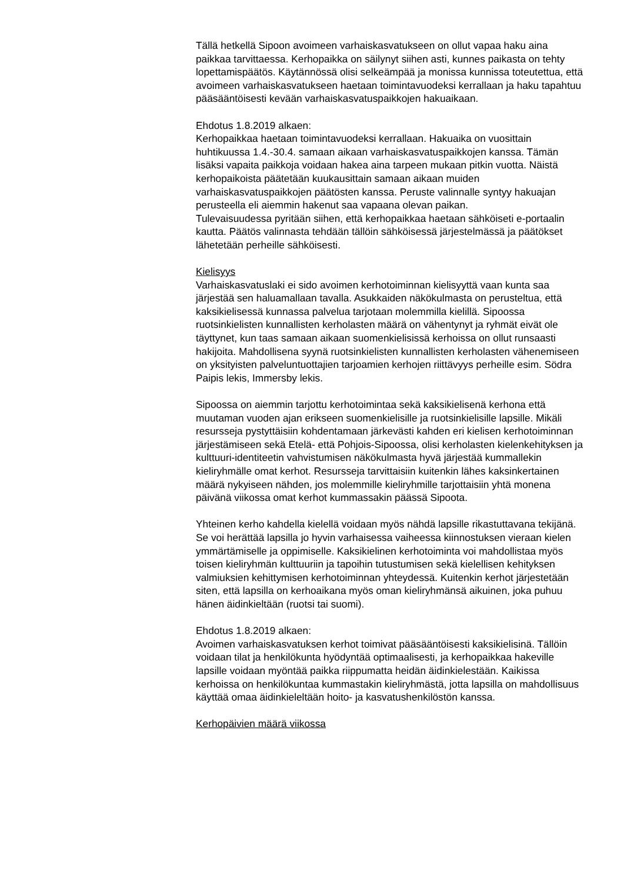Tällä hetkellä Sipoon avoimeen varhaiskasvatukseen on ollut vapaa haku aina paikkaa tarvittaessa. Kerhopaikka on säilynyt siihen asti, kunnes paikasta on tehty lopettamispäätös. Käytännössä olisi selkeämpää ja monissa kunnissa toteutettua, että avoimeen varhaiskasvatukseen haetaan toimintavuodeksi kerrallaan ja haku tapahtuu pääsääntöisesti kevään varhaiskasvatuspaikkojen hakuaikaan.
Ehdotus 1.8.2019 alkaen:
Kerhopaikkaa haetaan toimintavuodeksi kerrallaan. Hakuaika on vuosittain huhtikuussa 1.4.-30.4. samaan aikaan varhaiskasvatuspaikkojen kanssa. Tämän lisäksi vapaita paikkoja voidaan hakea aina tarpeen mukaan pitkin vuotta. Näistä kerhopaikoista päätetään kuukausittain samaan aikaan muiden varhaiskasvatuspaikkojen päätösten kanssa. Peruste valinnalle syntyy hakuajan perusteella eli aiemmin hakenut saa vapaana olevan paikan.
Tulevaisuudessa pyritään siihen, että kerhopaikkaa haetaan sähköiseti e-portaalin kautta. Päätös valinnasta tehdään tällöin sähköisessä järjestelmässä ja päätökset lähetetään perheille sähköisesti.
Kielisyys
Varhaiskasvatuslaki ei sido avoimen kerhotoiminnan kielisyyttä vaan kunta saa järjestää sen haluamallaan tavalla. Asukkaiden näkökulmasta on perusteltua, että kaksikielisessä kunnassa palvelua tarjotaan molemmilla kielillä. Sipoossa ruotsinkielisten kunnallisten kerholasten määrä on vähentynyt ja ryhmät eivät ole täyttynet, kun taas samaan aikaan suomenkielisissä kerhoissa on ollut runsaasti hakijoita. Mahdollisena syynä ruotsinkielisten kunnallisten kerholasten vähenemiseen on yksityisten palveluntuottajien tarjoamien kerhojen riittävyys perheille esim. Södra Paipis lekis, Immersby lekis.
Sipoossa on aiemmin tarjottu kerhotoimintaa sekä kaksikielisenä kerhona että muutaman vuoden ajan erikseen suomenkielisille ja ruotsinkielisille lapsille. Mikäli resursseja pystyttäisiin kohdentamaan järkevästi kahden eri kielisen kerhotoiminnan järjestämiseen sekä Etelä- että Pohjois-Sipoossa, olisi kerholasten kielenkehityksen ja kulttuuri-identiteetin vahvistumisen näkökulmasta hyvä järjestää kummallekin kieliryhmälle omat kerhot. Resursseja tarvittaisiin kuitenkin lähes kaksinkertainen määrä nykyiseen nähden, jos molemmille kieliryhmille tarjottaisiin yhtä monena päivänä viikossa omat kerhot kummassakin päässä Sipoota.
Yhteinen kerho kahdella kielellä voidaan myös nähdä lapsille rikastuttavana tekijänä. Se voi herättää lapsilla jo hyvin varhaisessa vaiheessa kiinnostuksen vieraan kielen ymmärtämiselle ja oppimiselle. Kaksikielinen kerhotoiminta voi mahdollistaa myös toisen kieliryhmän kulttuuriin ja tapoihin tutustumisen sekä kielellisen kehityksen valmiuksien kehittymisen kerhotoiminnan yhteydessä. Kuitenkin kerhot järjestetään siten, että lapsilla on kerhoaikana myös oman kieliryhmänsä aikuinen, joka puhuu hänen äidinkieltään (ruotsi tai suomi).
Ehdotus 1.8.2019 alkaen:
Avoimen varhaiskasvatuksen kerhot toimivat pääsääntöisesti kaksikielisinä. Tällöin voidaan tilat ja henkilökunta hyödyntää optimaalisesti, ja kerhopaikkaa hakeville lapsille voidaan myöntää paikka riippumatta heidän äidinkielestään. Kaikissa kerhoissa on henkilökuntaa kummastakin kieliryhmästä, jotta lapsilla on mahdollisuus käyttää omaa äidinkieleltään hoito- ja kasvatushenkilöstön kanssa.
Kerhopäivien määrä viikossa